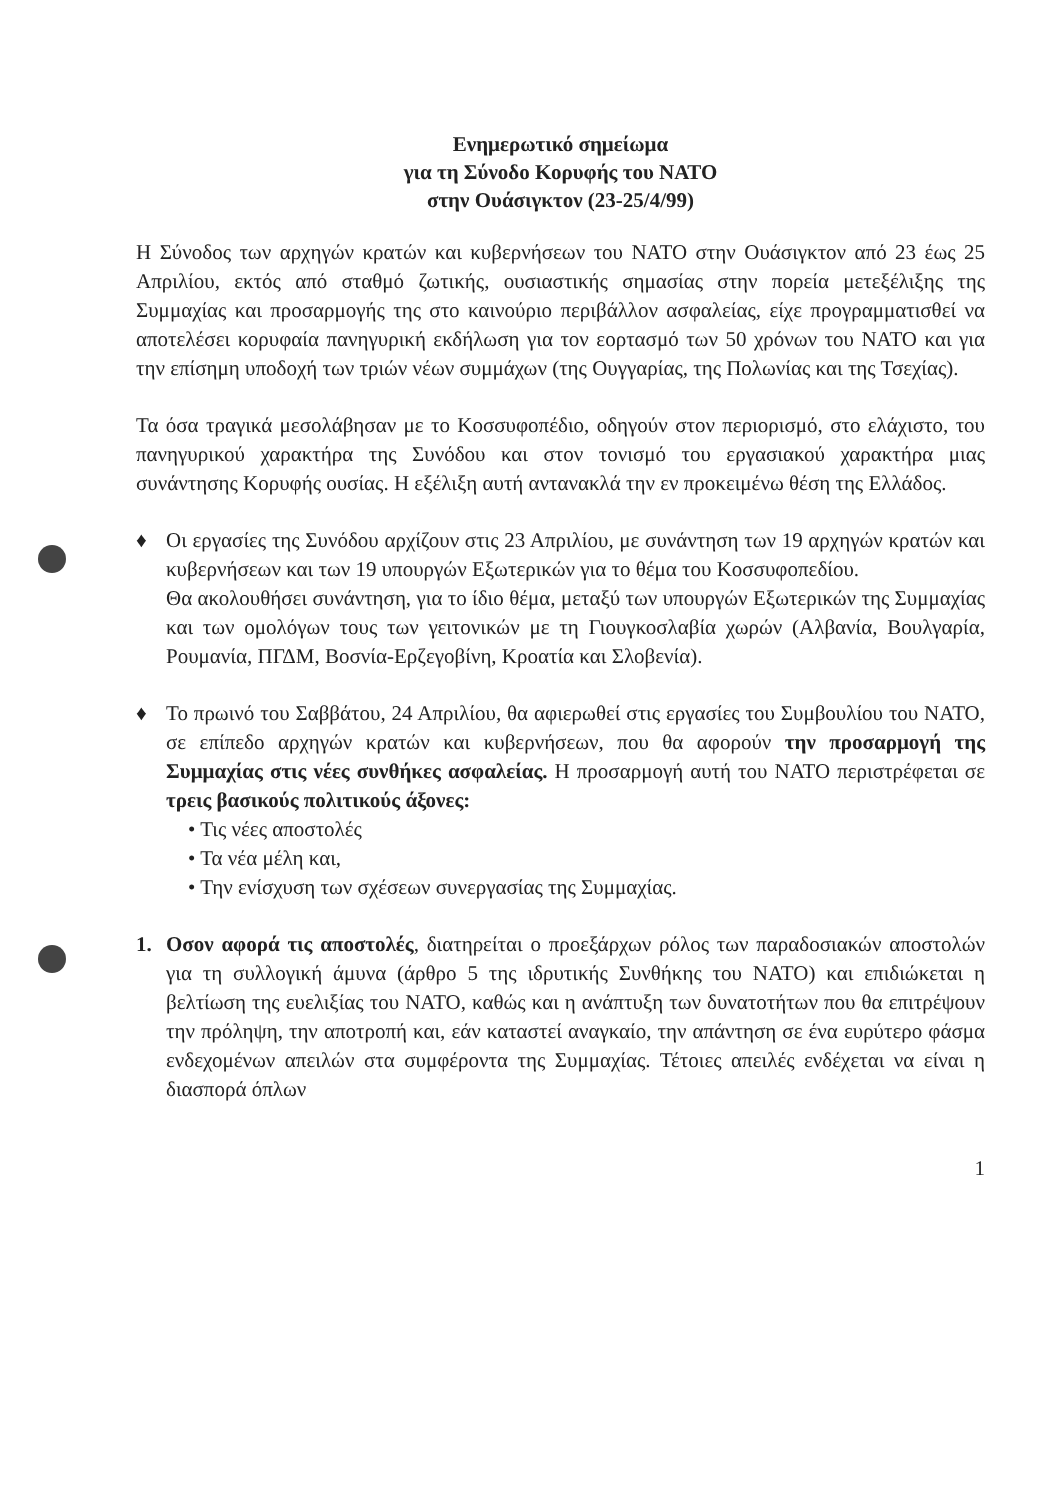Ενημερωτικό σημείωμα
για τη Σύνοδο Κορυφής του ΝΑΤΟ
στην Ουάσιγκτον (23-25/4/99)
Η Σύνοδος των αρχηγών κρατών και κυβερνήσεων του ΝΑΤΟ στην Ουάσιγκτον από 23 έως 25 Απριλίου, εκτός από σταθμό ζωτικής, ουσιαστικής σημασίας στην πορεία μετεξέλιξης της Συμμαχίας και προσαρμογής της στο καινούριο περιβάλλον ασφαλείας, είχε προγραμματισθεί να αποτελέσει κορυφαία πανηγυρική εκδήλωση για τον εορτασμό των 50 χρόνων του ΝΑΤΟ και για την επίσημη υποδοχή των τριών νέων συμμάχων (της Ουγγαρίας, της Πολωνίας και της Τσεχίας).
Τα όσα τραγικά μεσολάβησαν με το Κοσσυφοπέδιο, οδηγούν στον περιορισμό, στο ελάχιστο, του πανηγυρικού χαρακτήρα της Συνόδου και στον τονισμό του εργασιακού χαρακτήρα μιας συνάντησης Κορυφής ουσίας. Η εξέλιξη αυτή αντανακλά την εν προκειμένω θέση της Ελλάδος.
♦ Οι εργασίες της Συνόδου αρχίζουν στις 23 Απριλίου, με συνάντηση των 19 αρχηγών κρατών και κυβερνήσεων και των 19 υπουργών Εξωτερικών για το θέμα του Κοσσυφοπεδίου.
Θα ακολουθήσει συνάντηση, για το ίδιο θέμα, μεταξύ των υπουργών Εξωτερικών της Συμμαχίας και των ομολόγων τους των γειτονικών με τη Γιουγκοσλαβία χωρών (Αλβανία, Βουλγαρία, Ρουμανία, ΠΓΔΜ, Βοσνία-Ερζεγοβίνη, Κροατία και Σλοβενία).
♦ Το πρωινό του Σαββάτου, 24 Απριλίου, θα αφιερωθεί στις εργασίες του Συμβουλίου του ΝΑΤΟ, σε επίπεδο αρχηγών κρατών και κυβερνήσεων, που θα αφορούν την προσαρμογή της Συμμαχίας στις νέες συνθήκες ασφαλείας. Η προσαρμογή αυτή του ΝΑΤΟ περιστρέφεται σε τρεις βασικούς πολιτικούς άξονες:
• Τις νέες αποστολές
• Τα νέα μέλη και,
• Την ενίσχυση των σχέσεων συνεργασίας της Συμμαχίας.
1. Οσον αφορά τις αποστολές, διατηρείται ο προεξάρχων ρόλος των παραδοσιακών αποστολών για τη συλλογική άμυνα (άρθρο 5 της ιδρυτικής Συνθήκης του ΝΑΤΟ) και επιδιώκεται η βελτίωση της ευελιξίας του ΝΑΤΟ, καθώς και η ανάπτυξη των δυνατοτήτων που θα επιτρέψουν την πρόληψη, την αποτροπή και, εάν καταστεί αναγκαίο, την απάντηση σε ένα ευρύτερο φάσμα ενδεχομένων απειλών στα συμφέροντα της Συμμαχίας. Τέτοιες απειλές ενδέχεται να είναι η διασπορά όπλων
1